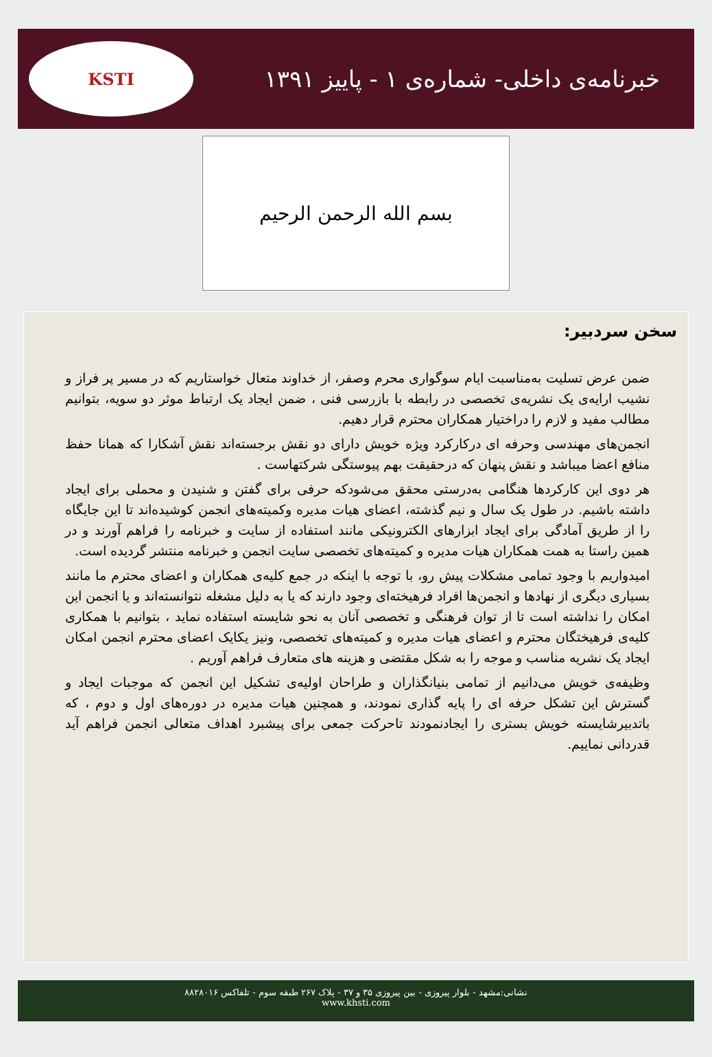خبرنامه‌ی داخلی- شماره‌ی ۱ - پاییز ۱۳۹۱
KSTI
بسم الله الرحمن الرحیم
سخن سردبیر:
ضمن عرض تسلیت به‌مناسبت ایام سوگواری محرم وصفر، از خداوند متعال خواستاریم که در مسیر پر فراز و نشیب ارایه‌ی یک نشریه‌ی تخصصی در رابطه با بازرسی فنی ، ضمن ایجاد یک ارتباط موثر دو سویه، بتوانیم مطالب مفید و لازم را دراختیار همکاران محترم قرار دهیم.
انجمن‌های مهندسی وحرفه ای درکارکرد ویژه خویش دارای دو نقش برجسته‌اند نقش آشکارا که همانا حفظ منافع اعضا میباشد و نقش پنهان که درحقیقت بهم پیوستگی شرکتهاست .
هر دوی این کارکردها هنگامی به‌درستی محقق می‌شودکه حرفی برای گفتن و شنیدن و محملی برای ایجاد داشته باشیم. در طول یک سال و نیم گذشته، اعضای هیات مدیره وکمیته‌های انجمن کوشیده‌اند تا این جایگاه را از طریق آمادگی برای ایجاد ابزارهای الکترونیکی مانند استفاده از سایت و خبرنامه را فراهم آورند و در همین راستا به همت همکاران هیات مدیره و کمیته‌های تخصصی سایت انجمن و خبرنامه منتشر گردیده است.
امیدواریم با وجود تمامی مشکلات پیش رو، با توجه با اینکه در جمع کلیه‌ی همکاران و اعضای محترم ما مانند بسیاری دیگری از نهادها و انجمن‌ها افراد فرهیخته‌ای وجود دارند که یا به دلیل مشغله نتوانسته‌اند و یا انجمن این امکان را نداشته است تا از توان فرهنگی و تخصصی آنان به نحو شایسته استفاده نماید ، بتوانیم با همکاری کلیه‌ی فرهیختگان محترم و اعضای هیات مدیره و کمیته‌های تخصصی، ونیز یکایک اعضای محترم انجمن امکان ایجاد یک نشریه مناسب و موجه را به شکل مقتضی و هزینه های متعارف فراهم آوریم .
وظیفه‌ی خویش می‌دانیم از تمامی بنیانگذاران و طراحان اولیه‌ی تشکیل این انجمن که موجبات ایجاد و گسترش این تشکل حرفه ای را پایه گذاری نمودند، و همچنین هیات مدیره در دوره‌های اول و دوم ، که باتدبیرشایسته خویش بستری را ایجادنمودند تاحرکت جمعی برای پیشبرد اهداف متعالی انجمن فراهم آید قدردانی نماییم.
نشانی:مشهد - بلوار پیروزی - بین پیروزی ۳۵ و ۳۷ - پلاک ۲۶۷ طبقه سوم - تلفاکس ۸۸۲۸۰۱۶
www.khsti.com